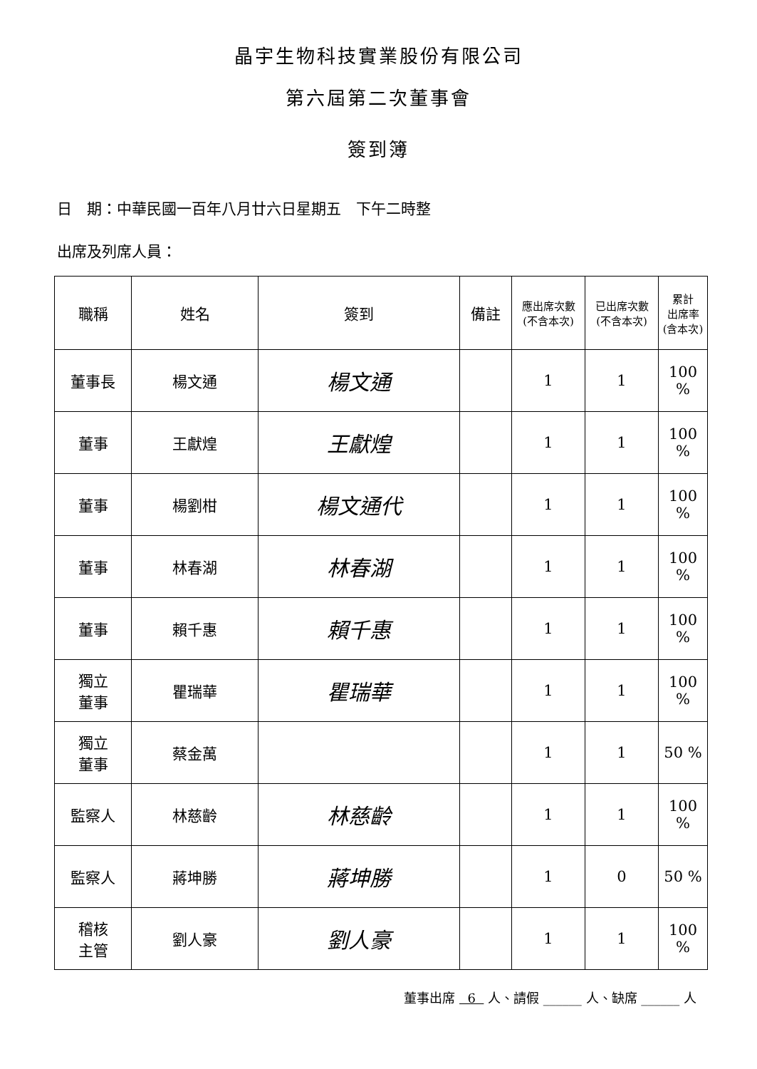晶宇生物科技實業股份有限公司
第六屆第二次董事會
簽到簿
日　期：中華民國一百年八月廿六日星期五　下午二時整
出席及列席人員：
| 職稱 | 姓名 | 簽到 | 備註 | 應出席次數 (不含本次) | 已出席次數 (不含本次) | 累計 出席率 (含本次) |
| --- | --- | --- | --- | --- | --- | --- |
| 董事長 | 楊文通 | 楊文通 | | 1 | 1 | 100 % |
| 董事 | 王獻煌 | 王獻煌 | | 1 | 1 | 100 % |
| 董事 | 楊劉柑 | 楊文通代 | | 1 | 1 | 100 % |
| 董事 | 林春湖 | 林春湖 | | 1 | 1 | 100 % |
| 董事 | 賴千惠 | 賴千惠 | | 1 | 1 | 100 % |
| 獨立 董事 | 瞿瑞華 | 瞿瑞華 | | 1 | 1 | 100 % |
| 獨立 董事 | 蔡金萬 | | | 1 | 1 | 50 % |
| 監察人 | 林慈齡 | 林慈齡 | | 1 | 1 | 100 % |
| 監察人 | 蔣坤勝 | 蔣坤勝 | | 1 | 0 | 50 % |
| 稽核 主管 | 劉人豪 | 劉人豪 | | 1 | 1 | 100 % |
董事出席 6 人、請假 ______ 人、缺席 ______ 人